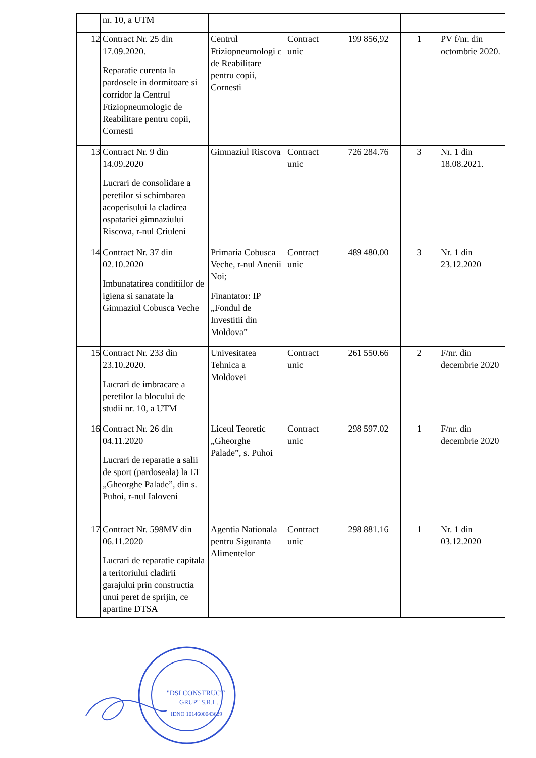| | nr. 10, a UTM | | | | | |
| 12 | Contract Nr. 25 din 17.09.2020. Reparatie curenta la pardosele in dormitoare si corridor la Centrul Ftiziopneumologic de Reabilitare pentru copii, Cornesti | Centrul Ftiziopneumologi c de Reabilitare pentru copii, Cornesti | Contract unic | 199 856,92 | 1 | PV f/nr. din octombrie 2020. |
| 13 | Contract Nr. 9 din 14.09.2020 Lucrari de consolidare a peretilor si schimbarea acoperisului la cladirea ospatariei gimnaziului Riscova, r-nul Criuleni | Gimnaziul Riscova | Contract unic | 726 284.76 | 3 | Nr. 1 din 18.08.2021. |
| 14 | Contract Nr. 37 din 02.10.2020 Imbunatatirea conditiilor de igiena si sanatate la Gimnaziul Cobusca Veche | Primaria Cobusca Veche, r-nul Anenii Noi; Finantator: IP „Fondul de Investitii din Moldova” | Contract unic | 489 480.00 | 3 | Nr. 1 din 23.12.2020 |
| 15 | Contract Nr. 233 din 23.10.2020. Lucrari de imbracare a peretilor la blocului de studii nr. 10, a UTM | Univesitatea Tehnica a Moldovei | Contract unic | 261 550.66 | 2 | F/nr. din decembrie 2020 |
| 16 | Contract Nr. 26 din 04.11.2020 Lucrari de reparatie a salii de sport (pardoseala) la LT „Gheorghe Palade”, din s. Puhoi, r-nul Ialoveni | Liceul Teoretic „Gheorghe Palade”, s. Puhoi | Contract unic | 298 597.02 | 1 | F/nr. din decembrie 2020 |
| 17 | Contract Nr. 598MV din 06.11.2020 Lucrari de reparatie capitala a teritoriului cladirii garajului prin constructia unui peret de sprijin, ce apartine DTSA | Agentia Nationala pentru Siguranta Alimentelor | Contract unic | 298 881.16 | 1 | Nr. 1 din 03.12.2020 |
"DSI CONSTRUCT
GRUP" S.R.L.
IDNO 1014600043629